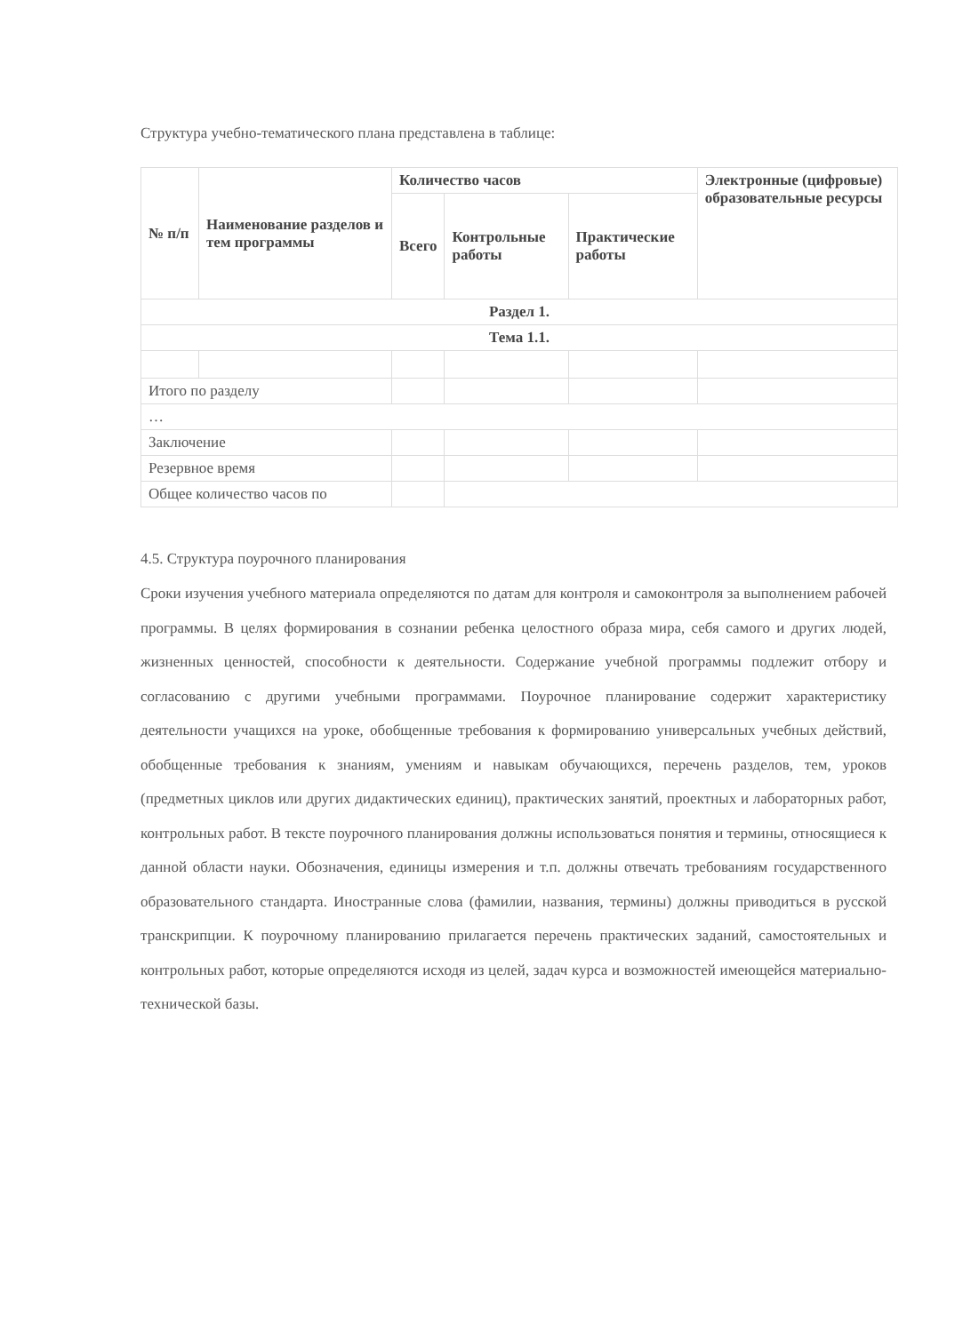Структура учебно-тематического плана представлена в таблице:
| № п/п | Наименование разделов и тем программы | Количество часов | | | Электронные (цифровые) образовательные ресурсы |
| --- | --- | --- | --- | --- | --- |
| | | Всего | Контрольные работы | Практические работы | |
| Раздел 1. | | | | | |
| Тема 1.1. | | | | | |
| Итого по разделу | | | | | |
| … | | | | | |
| Заключение | | | | | |
| Резервное время | | | | | |
| Общее количество часов по | | | | | |
4.5. Структура поурочного планирования
Сроки изучения учебного материала определяются по датам для контроля и самоконтроля за выполнением рабочей программы. В целях формирования в сознании ребенка целостного образа мира, себя самого и других людей, жизненных ценностей, способности к деятельности. Содержание учебной программы подлежит отбору и согласованию с другими учебными программами. Поурочное планирование содержит характеристику деятельности учащихся на уроке, обобщенные требования к формированию универсальных учебных действий, обобщенные требования к знаниям, умениям и навыкам обучающихся, перечень разделов, тем, уроков (предметных циклов или других дидактических единиц), практических занятий, проектных и лабораторных работ, контрольных работ. В тексте поурочного планирования должны использоваться понятия и термины, относящиеся к данной области науки. Обозначения, единицы измерения и т.п. должны отвечать требованиям государственного образовательного стандарта. Иностранные слова (фамилии, названия, термины) должны приводиться в русской транскрипции. К поурочному планированию прилагается перечень практических заданий, самостоятельных и контрольных работ, которые определяются исходя из целей, задач курса и возможностей имеющейся материально-технической базы.